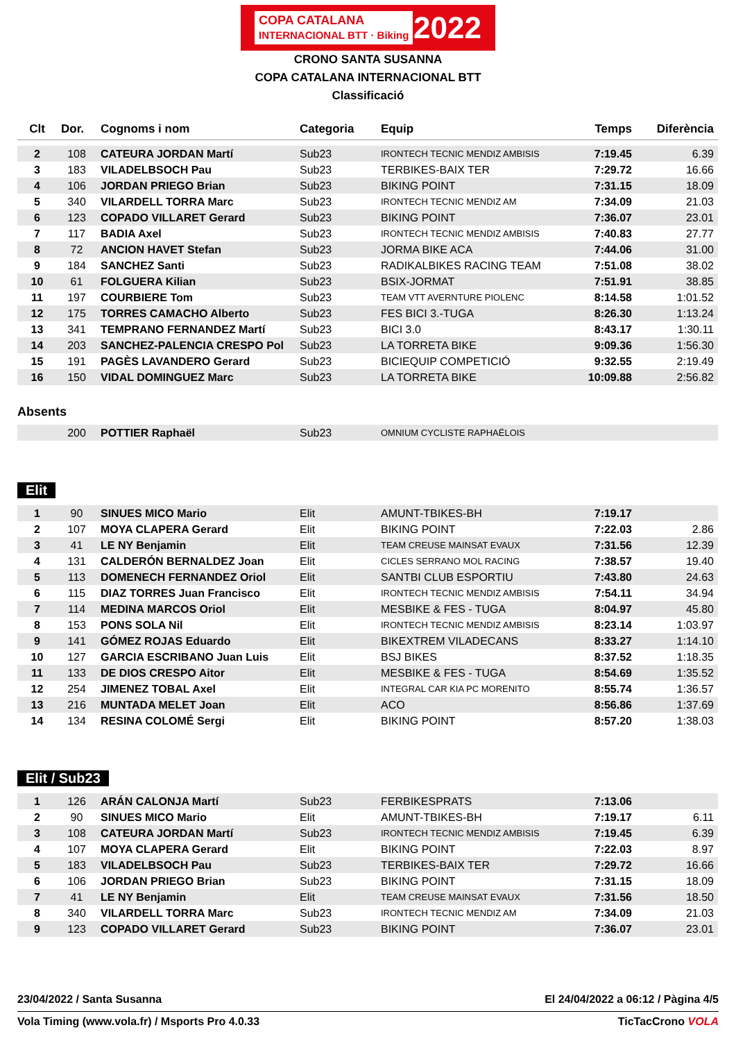COPA CATALANA
INTERNACIONAL BTT · Biking 2022
CRONO SANTA SUSANNA
COPA CATALANA INTERNACIONAL BTT
Classificació
| Clt | Dor. | Cognoms i nom | Categoria | Equip | Temps | Diferència |
| --- | --- | --- | --- | --- | --- | --- |
| 2 | 108 | CATEURA JORDAN Martí | Sub23 | IRONTECH TECNIC MENDIZ AMBISIS | 7:19.45 | 6.39 |
| 3 | 183 | VILADELBSOCH Pau | Sub23 | TERBIKES-BAIX TER | 7:29.72 | 16.66 |
| 4 | 106 | JORDAN PRIEGO Brian | Sub23 | BIKING POINT | 7:31.15 | 18.09 |
| 5 | 340 | VILARDELL TORRA Marc | Sub23 | IRONTECH TECNIC MENDIZ AM | 7:34.09 | 21.03 |
| 6 | 123 | COPADO VILLARET Gerard | Sub23 | BIKING POINT | 7:36.07 | 23.01 |
| 7 | 117 | BADIA Axel | Sub23 | IRONTECH TECNIC MENDIZ AMBISIS | 7:40.83 | 27.77 |
| 8 | 72 | ANCION HAVET Stefan | Sub23 | JORMA BIKE ACA | 7:44.06 | 31.00 |
| 9 | 184 | SANCHEZ Santi | Sub23 | RADIKALBIKES RACING TEAM | 7:51.08 | 38.02 |
| 10 | 61 | FOLGUERA Kilian | Sub23 | BSIX-JORMAT | 7:51.91 | 38.85 |
| 11 | 197 | COURBIERE Tom | Sub23 | TEAM VTT AVERNTURE PIOLENC | 8:14.58 | 1:01.52 |
| 12 | 175 | TORRES CAMACHO Alberto | Sub23 | FES BICI 3.-TUGA | 8:26.30 | 1:13.24 |
| 13 | 341 | TEMPRANO FERNANDEZ Martí | Sub23 | BICI 3.0 | 8:43.17 | 1:30.11 |
| 14 | 203 | SANCHEZ-PALENCIA CRESPO Pol | Sub23 | LA TORRETA BIKE | 9:09.36 | 1:56.30 |
| 15 | 191 | PAGÈS LAVANDERO Gerard | Sub23 | BICIEQUIP COMPETICIÓ | 9:32.55 | 2:19.49 |
| 16 | 150 | VIDAL DOMINGUEZ Marc | Sub23 | LA TORRETA BIKE | 10:09.88 | 2:56.82 |
Absents
| | 200 | POTTIER Raphaël | Sub23 | OMNIUM CYCLISTE RAPHAËLOIS | | |
Elit
| 1 | 90 | SINUES MICO Mario | Elit | AMUNT-TBIKES-BH | 7:19.17 | |
| 2 | 107 | MOYA CLAPERA Gerard | Elit | BIKING POINT | 7:22.03 | 2.86 |
| 3 | 41 | LE NY Benjamin | Elit | TEAM CREUSE MAINSAT EVAUX | 7:31.56 | 12.39 |
| 4 | 131 | CALDERÓN BERNALDEZ Joan | Elit | CICLES SERRANO MOL RACING | 7:38.57 | 19.40 |
| 5 | 113 | DOMENECH FERNANDEZ Oriol | Elit | SANTBI CLUB ESPORTIU | 7:43.80 | 24.63 |
| 6 | 115 | DIAZ TORRES Juan Francisco | Elit | IRONTECH TECNIC MENDIZ AMBISIS | 7:54.11 | 34.94 |
| 7 | 114 | MEDINA MARCOS Oriol | Elit | MESBIKE & FES - TUGA | 8:04.97 | 45.80 |
| 8 | 153 | PONS SOLA Nil | Elit | IRONTECH TECNIC MENDIZ AMBISIS | 8:23.14 | 1:03.97 |
| 9 | 141 | GÓMEZ ROJAS Eduardo | Elit | BIKEXTREM VILADECANS | 8:33.27 | 1:14.10 |
| 10 | 127 | GARCIA ESCRIBANO Juan Luis | Elit | BSJ BIKES | 8:37.52 | 1:18.35 |
| 11 | 133 | DE DIOS CRESPO Aitor | Elit | MESBIKE & FES - TUGA | 8:54.69 | 1:35.52 |
| 12 | 254 | JIMENEZ TOBAL Axel | Elit | INTEGRAL CAR KIA PC MORENITO | 8:55.74 | 1:36.57 |
| 13 | 216 | MUNTADA MELET Joan | Elit | ACO | 8:56.86 | 1:37.69 |
| 14 | 134 | RESINA COLOMÉ Sergi | Elit | BIKING POINT | 8:57.20 | 1:38.03 |
Elit / Sub23
| 1 | 126 | ARÁN CALONJA Martí | Sub23 | FERBIKESPRATS | 7:13.06 | |
| 2 | 90 | SINUES MICO Mario | Elit | AMUNT-TBIKES-BH | 7:19.17 | 6.11 |
| 3 | 108 | CATEURA JORDAN Martí | Sub23 | IRONTECH TECNIC MENDIZ AMBISIS | 7:19.45 | 6.39 |
| 4 | 107 | MOYA CLAPERA Gerard | Elit | BIKING POINT | 7:22.03 | 8.97 |
| 5 | 183 | VILADELBSOCH Pau | Sub23 | TERBIKES-BAIX TER | 7:29.72 | 16.66 |
| 6 | 106 | JORDAN PRIEGO Brian | Sub23 | BIKING POINT | 7:31.15 | 18.09 |
| 7 | 41 | LE NY Benjamin | Elit | TEAM CREUSE MAINSAT EVAUX | 7:31.56 | 18.50 |
| 8 | 340 | VILARDELL TORRA Marc | Sub23 | IRONTECH TECNIC MENDIZ AM | 7:34.09 | 21.03 |
| 9 | 123 | COPADO VILLARET Gerard | Sub23 | BIKING POINT | 7:36.07 | 23.01 |
23/04/2022 / Santa Susanna El 24/04/2022 a 06:12 / Pàgina 4/5
Vola Timing (www.vola.fr) / Msports Pro 4.0.33 TicTacCrono VOLA